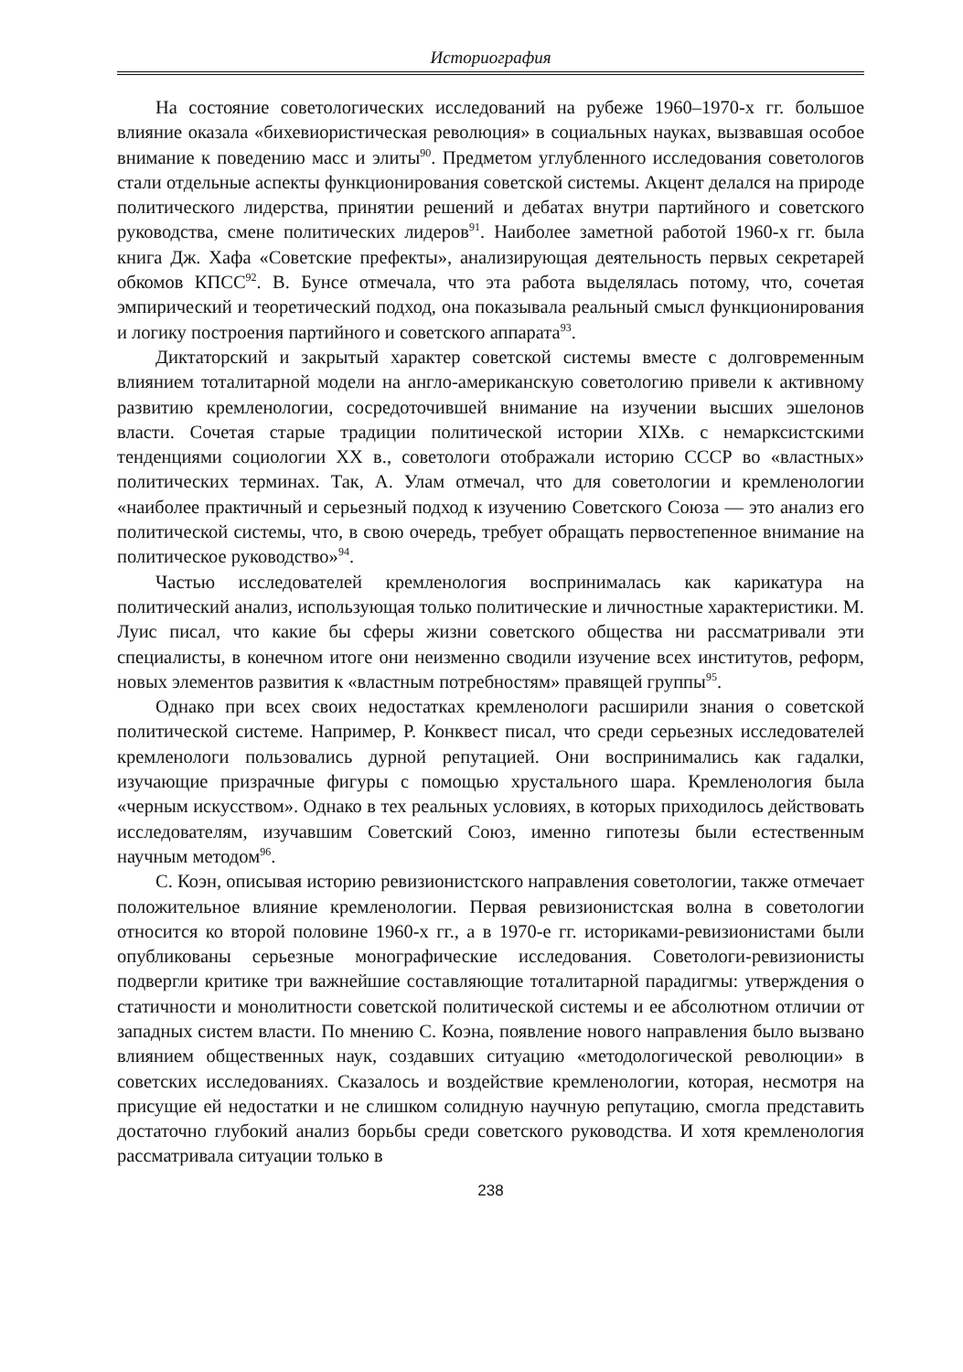Историография
На состояние советологических исследований на рубеже 1960–1970-х гг. большое влияние оказала «бихевиористическая революция» в социальных науках, вызвавшая особое внимание к поведению масс и элиты<sup>90</sup>. Предметом углубленного исследования советологов стали отдельные аспекты функционирования советской системы. Акцент делался на природе политического лидерства, принятии решений и дебатах внутри партийного и советского руководства, смене политических лидеров<sup>91</sup>. Наиболее заметной работой 1960-х гг. была книга Дж. Хафа «Советские префекты», анализирующая деятельность первых секретарей обкомов КПСС<sup>92</sup>. В. Бунсе отмечала, что эта работа выделялась потому, что, сочетая эмпирический и теоретический подход, она показывала реальный смысл функционирования и логику построения партийного и советского аппарата<sup>93</sup>.
Диктаторский и закрытый характер советской системы вместе с долговременным влиянием тоталитарной модели на англо-американскую советологию привели к активному развитию кремленологии, сосредоточившей внимание на изучении высших эшелонов власти. Сочетая старые традиции политической истории XIXв. с немарксистскими тенденциями социологии XX в., советологи отображали историю СССР во «властных» политических терминах. Так, А. Улам отмечал, что для советологии и кремленологии «наиболее практичный и серьезный подход к изучению Советского Союза — это анализ его политической системы, что, в свою очередь, требует обращать первостепенное внимание на политическое руководство»<sup>94</sup>.
Частью исследователей кремленология воспринималась как карикатура на политический анализ, использующая только политические и личностные характеристики. М. Луис писал, что какие бы сферы жизни советского общества ни рассматривали эти специалисты, в конечном итоге они неизменно сводили изучение всех институтов, реформ, новых элементов развития к «властным потребностям» правящей группы<sup>95</sup>.
Однако при всех своих недостатках кремленологи расширили знания о советской политической системе. Например, Р. Конквест писал, что среди серьезных исследователей кремленологи пользовались дурной репутацией. Они воспринимались как гадалки, изучающие призрачные фигуры с помощью хрустального шара. Кремленология была «черным искусством». Однако в тех реальных условиях, в которых приходилось действовать исследователям, изучавшим Советский Союз, именно гипотезы были естественным научным методом<sup>96</sup>.
С. Коэн, описывая историю ревизионистского направления советологии, также отмечает положительное влияние кремленологии. Первая ревизионистская волна в советологии относится ко второй половине 1960-х гг., а в 1970-е гг. историками-ревизионистами были опубликованы серьезные монографические исследования. Советологи-ревизионисты подвергли критике три важнейшие составляющие тоталитарной парадигмы: утверждения о статичности и монолитности советской политической системы и ее абсолютном отличии от западных систем власти. По мнению С. Коэна, появление нового направления было вызвано влиянием общественных наук, создавших ситуацию «методологической революции» в советских исследованиях. Сказалось и воздействие кремленологии, которая, несмотря на присущие ей недостатки и не слишком солидную научную репутацию, смогла представить достаточно глубокий анализ борьбы среди советского руководства. И хотя кремленология рассматривала ситуации только в
238